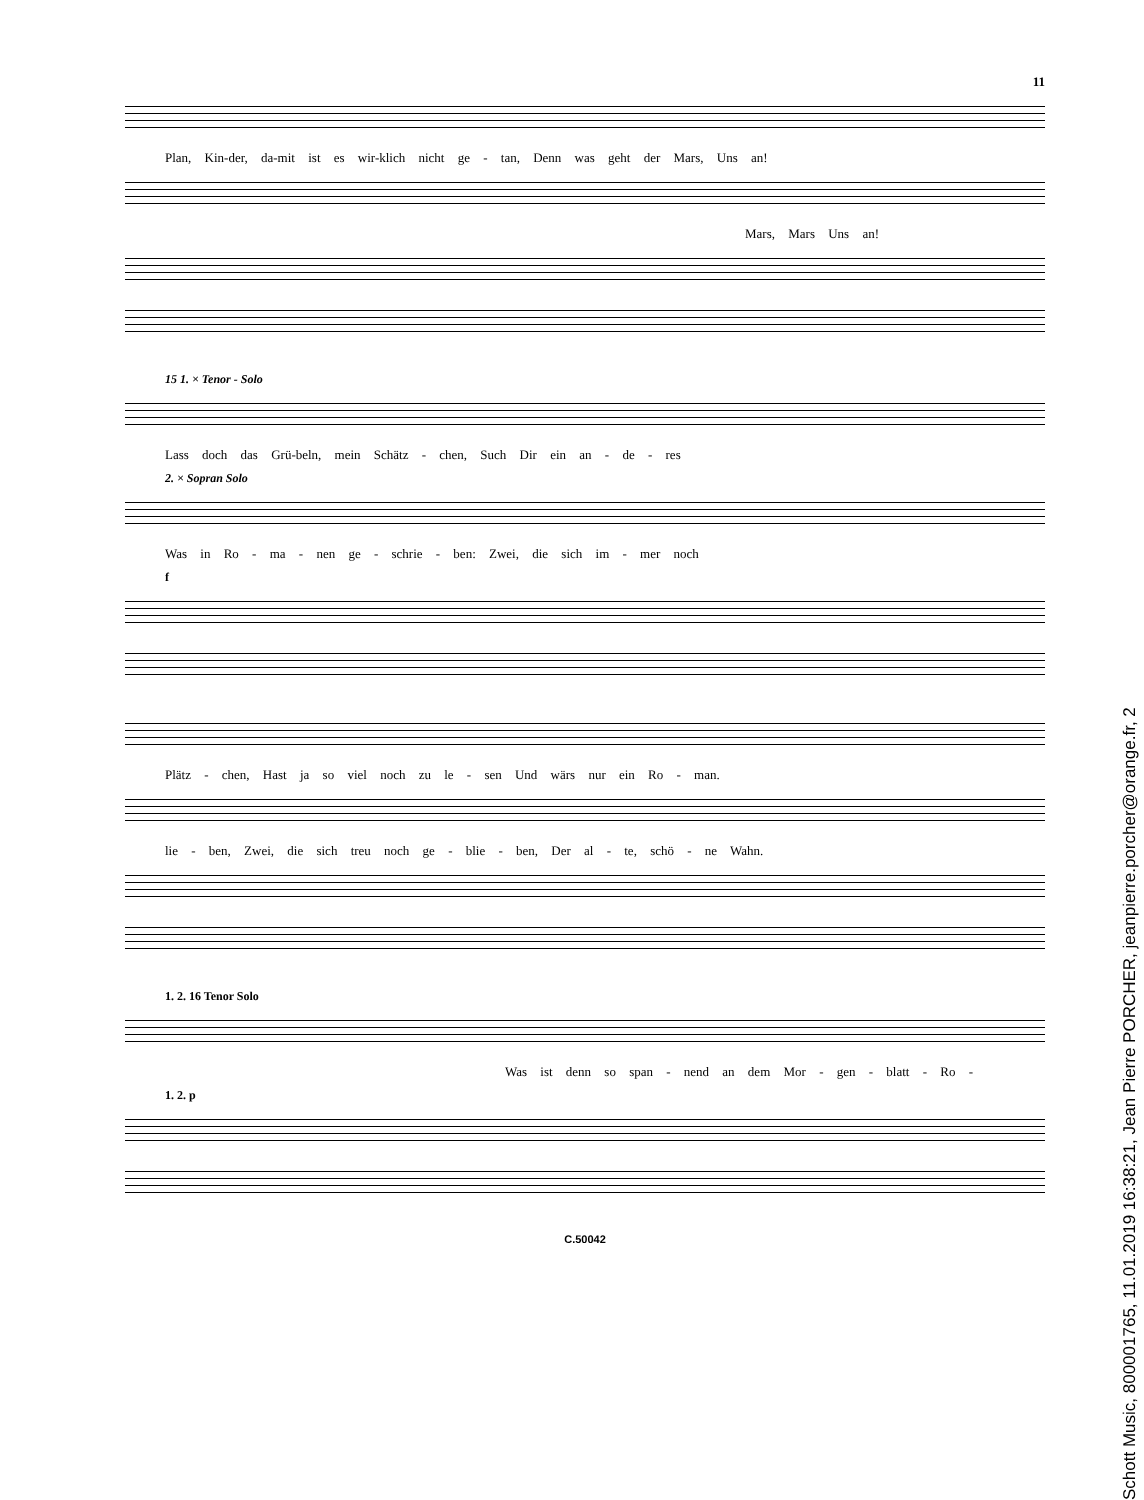11
Plan, Kin-der, da-mit ist es wir-klich nicht ge - tan, Denn was geht der Mars, Uns an!
Mars, Mars Uns an!
15 1. × Tenor - Solo
Lass doch das Grü-beln, mein Schätz - chen, Such Dir ein an - de - res
2. × Sopran Solo
Was in Ro - ma - nen ge - schrie - ben: Zwei, die sich im - mer noch
f
Plätz - chen, Hast ja so viel noch zu le - sen Und wärs nur ein Ro - man.
lie - ben, Zwei, die sich treu noch ge - blie - ben, Der al - te, schö - ne Wahn.
1. 2. 16 Tenor Solo
Was ist denn so span - nend an dem Mor - gen - blatt - Ro -
1. 2. p
C.50042
Schott Music, 800001765, 11.01.2019 16:38:21, Jean Pierre PORCHER, jeanpierre.porcher@orange.fr, 2